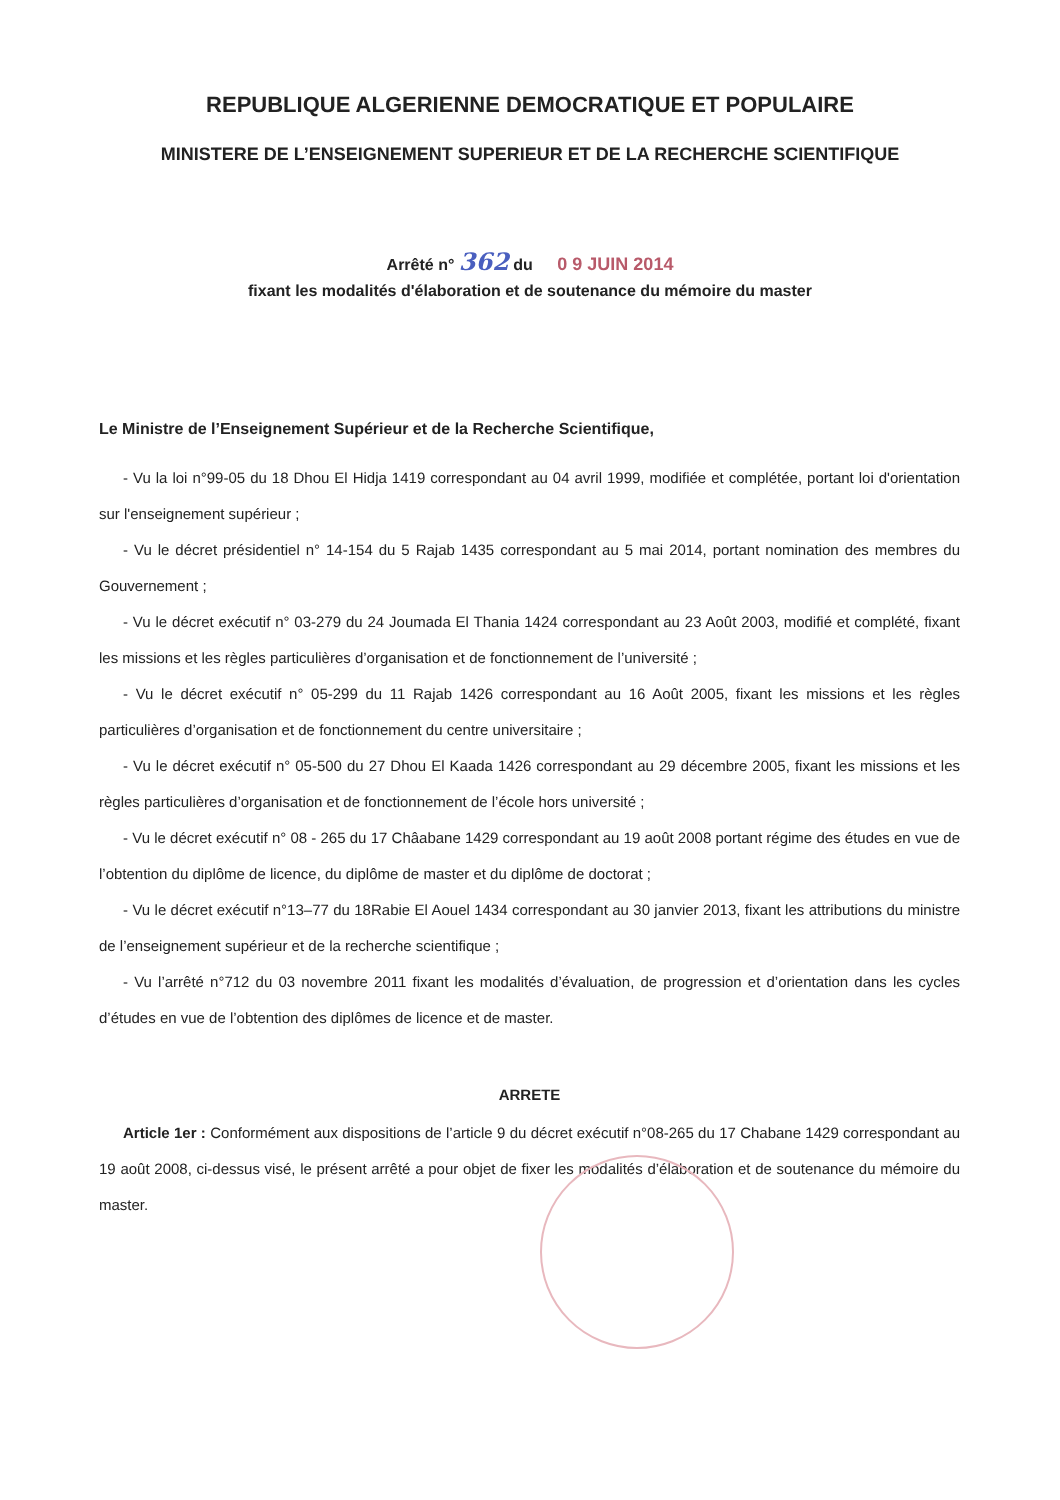REPUBLIQUE ALGERIENNE DEMOCRATIQUE ET POPULAIRE
MINISTERE DE L’ENSEIGNEMENT SUPERIEUR ET DE LA RECHERCHE SCIENTIFIQUE
Arrêté n° 362 du 0 9 JUIN 2014
fixant les modalités d'élaboration et de soutenance du mémoire du master
Le Ministre de l’Enseignement Supérieur et de la Recherche Scientifique,
- Vu la loi n°99-05 du 18 Dhou El Hidja 1419 correspondant au 04 avril 1999, modifiée et complétée, portant loi d'orientation sur l'enseignement supérieur ;
- Vu le décret présidentiel n° 14-154 du 5 Rajab 1435 correspondant au 5 mai 2014, portant nomination des membres du Gouvernement ;
- Vu le décret exécutif n° 03-279 du 24 Joumada El Thania 1424 correspondant au 23 Août 2003, modifié et complété, fixant les missions et les règles particulières d’organisation et de fonctionnement de l’université ;
- Vu le décret exécutif n° 05-299 du 11 Rajab 1426 correspondant au 16 Août 2005, fixant les missions et les règles particulières d’organisation et de fonctionnement du centre universitaire ;
- Vu le décret exécutif n° 05-500 du 27 Dhou El Kaada 1426 correspondant au 29 décembre 2005, fixant les missions et les règles particulières d’organisation et de fonctionnement de l’école hors université ;
- Vu le décret exécutif n° 08 - 265 du 17 Châabane 1429 correspondant au 19 août 2008 portant régime des études en vue de l’obtention du diplôme de licence, du diplôme de master et du diplôme de doctorat ;
- Vu le décret exécutif n°13–77 du 18Rabie El Aouel 1434 correspondant au 30 janvier 2013, fixant les attributions du ministre de l’enseignement supérieur et de la recherche scientifique ;
- Vu l’arrêté n°712 du 03 novembre 2011 fixant les modalités d’évaluation, de progression et d’orientation dans les cycles d’études en vue de l’obtention des diplômes de licence et de master.
ARRETE
Article 1er : Conformément aux dispositions de l’article 9 du décret exécutif n°08-265 du 17 Chabane 1429 correspondant au 19 août 2008, ci-dessus visé, le présent arrêté a pour objet de fixer les modalités d’élaboration et de soutenance du mémoire du master.